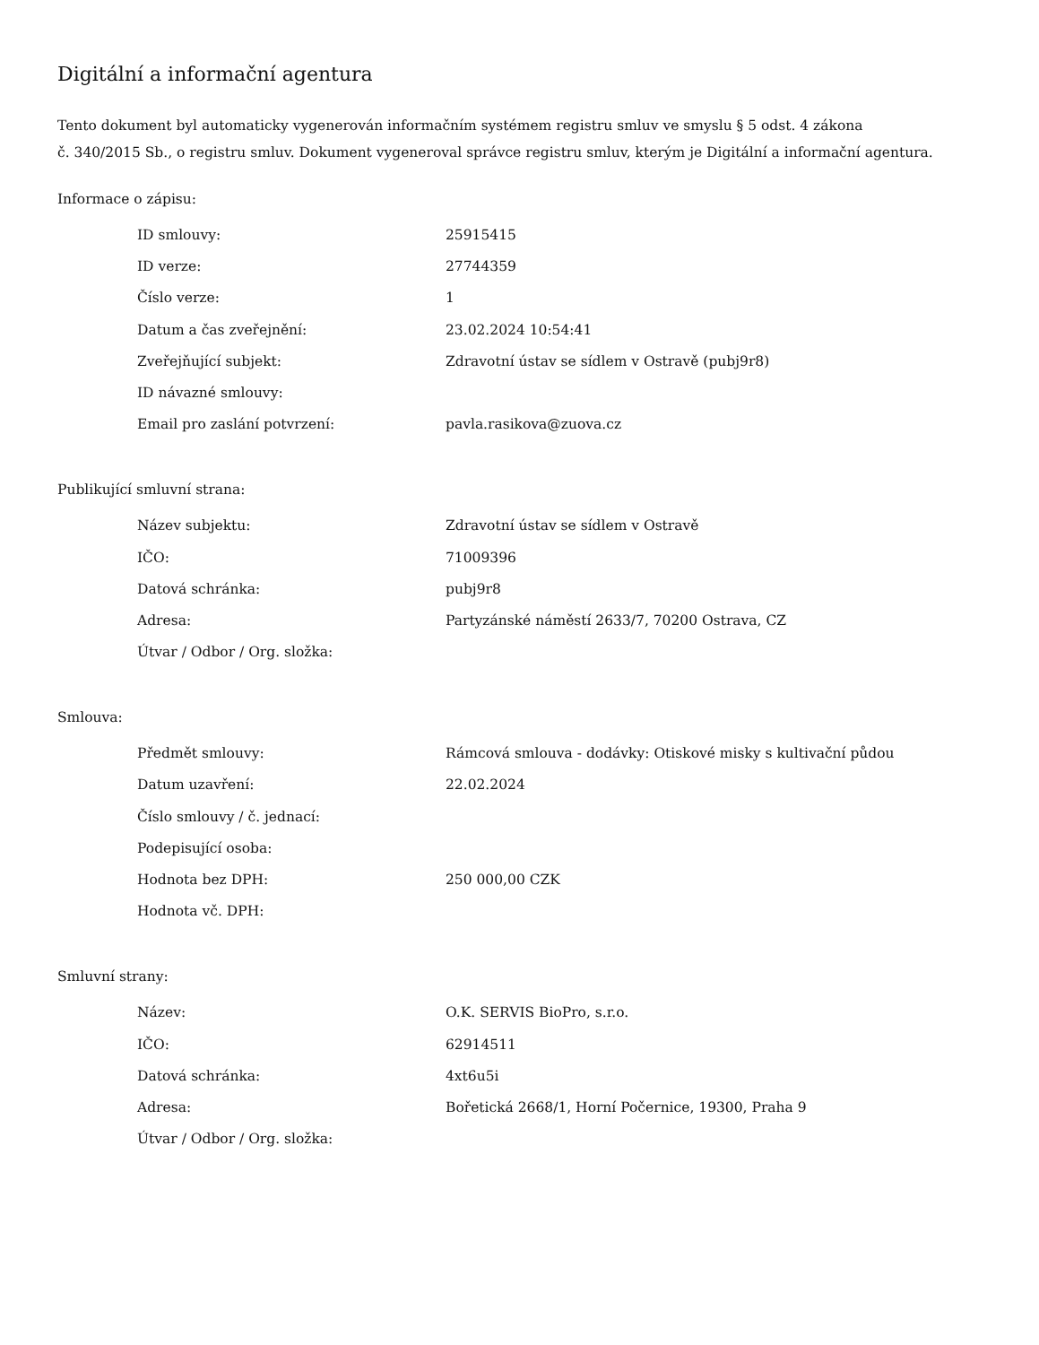Digitální a informační agentura
Tento dokument byl automaticky vygenerován informačním systémem registru smluv ve smyslu § 5 odst. 4 zákona
č. 340/2015 Sb., o registru smluv. Dokument vygeneroval správce registru smluv, kterým je Digitální a informační agentura.
Informace o zápisu:
| ID smlouvy: | 25915415 |
| ID verze: | 27744359 |
| Číslo verze: | 1 |
| Datum a čas zveřejnění: | 23.02.2024 10:54:41 |
| Zveřejňující subjekt: | Zdravotní ústav se sídlem v Ostravě (pubj9r8) |
| ID návazné smlouvy: | |
| Email pro zaslání potvrzení: | pavla.rasikova@zuova.cz |
Publikující smluvní strana:
| Název subjektu: | Zdravotní ústav se sídlem v Ostravě |
| IČO: | 71009396 |
| Datová schránka: | pubj9r8 |
| Adresa: | Partyzánské náměstí 2633/7, 70200 Ostrava, CZ |
| Útvar / Odbor / Org. složka: | |
Smlouva:
| Předmět smlouvy: | Rámcová smlouva - dodávky: Otiskové misky s kultivační půdou |
| Datum uzavření: | 22.02.2024 |
| Číslo smlouvy / č. jednací: | |
| Podepisující osoba: | |
| Hodnota bez DPH: | 250 000,00 CZK |
| Hodnota vč. DPH: | |
Smluvní strany:
| Název: | O.K. SERVIS BioPro, s.r.o. |
| IČO: | 62914511 |
| Datová schránka: | 4xt6u5i |
| Adresa: | Bořetická 2668/1, Horní Počernice, 19300, Praha 9 |
| Útvar / Odbor / Org. složka: | |